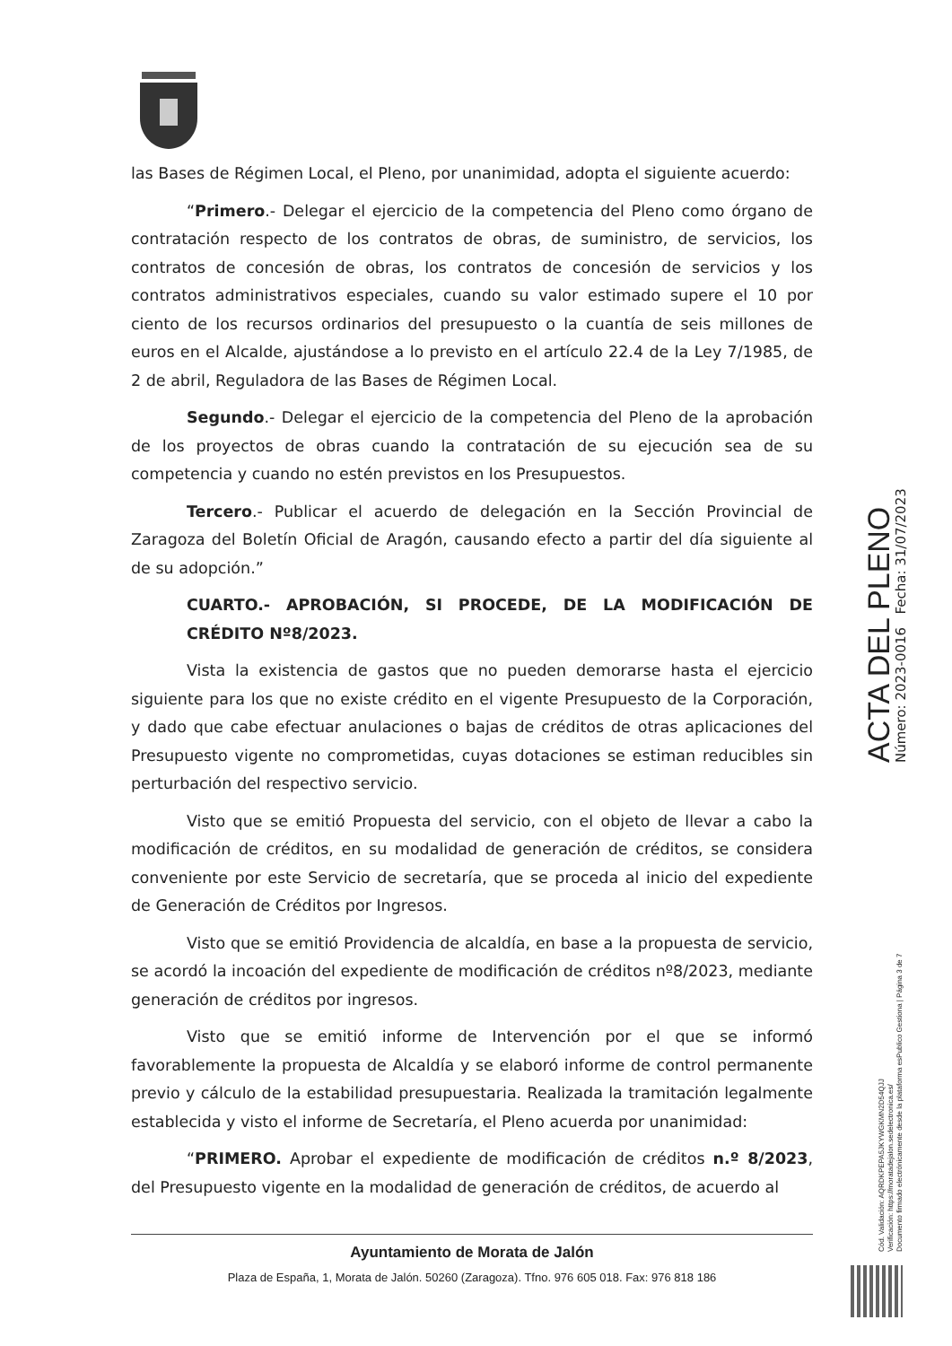las Bases de Régimen Local, el Pleno, por unanimidad, adopta el siguiente acuerdo:
“Primero.- Delegar el ejercicio de la competencia del Pleno como órgano de contratación respecto de los contratos de obras, de suministro, de servicios, los contratos de concesión de obras, los contratos de concesión de servicios y los contratos administrativos especiales, cuando su valor estimado supere el 10 por ciento de los recursos ordinarios del presupuesto o la cuantía de seis millones de euros en el Alcalde, ajustándose a lo previsto en el artículo 22.4 de la Ley 7/1985, de 2 de abril, Reguladora de las Bases de Régimen Local.
Segundo.- Delegar el ejercicio de la competencia del Pleno de la aprobación de los proyectos de obras cuando la contratación de su ejecución sea de su competencia y cuando no estén previstos en los Presupuestos.
Tercero.- Publicar el acuerdo de delegación en la Sección Provincial de Zaragoza del Boletín Oficial de Aragón, causando efecto a partir del día siguiente al de su adopción.”
CUARTO.- APROBACIÓN, SI PROCEDE, DE LA MODIFICACIÓN DE CRÉDITO Nº8/2023.
Vista la existencia de gastos que no pueden demorarse hasta el ejercicio siguiente para los que no existe crédito en el vigente Presupuesto de la Corporación, y dado que cabe efectuar anulaciones o bajas de créditos de otras aplicaciones del Presupuesto vigente no comprometidas, cuyas dotaciones se estiman reducibles sin perturbación del respectivo servicio.
Visto que se emitió Propuesta del servicio, con el objeto de llevar a cabo la modificación de créditos, en su modalidad de generación de créditos, se considera conveniente por este Servicio de secretaría, que se proceda al inicio del expediente de Generación de Créditos por Ingresos.
Visto que se emitió Providencia de alcaldía, en base a la propuesta de servicio, se acordó la incoación del expediente de modificación de créditos nº8/2023, mediante generación de créditos por ingresos.
Visto que se emitió informe de Intervención por el que se informó favorablemente la propuesta de Alcaldía y se elaboró informe de control permanente previo y cálculo de la estabilidad presupuestaria. Realizada la tramitación legalmente establecida y visto el informe de Secretaría, el Pleno acuerda por unanimidad:
“PRIMERO. Aprobar el expediente de modificación de créditos n.º 8/2023, del Presupuesto vigente en la modalidad de generación de créditos, de acuerdo al
Ayuntamiento de Morata de Jalón
Plaza de España, 1, Morata de Jalón. 50260 (Zaragoza). Tfno. 976 605 018. Fax: 976 818 186
ACTA DEL PLENO Número: 2023-0016 Fecha: 31/07/2023
Cód. Validación: AQRDKPEPA5JKYWGKMN2D54QJJ
Verificación: https://moratadejalon.sedelectronica.es/
Documento firmado electrónicamente desde la plataforma esPublico Gestiona | Página 3 de 7